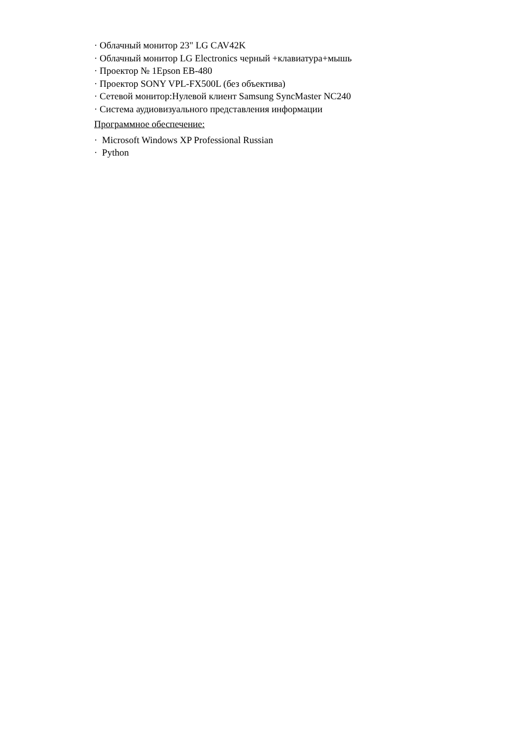· Облачный монитор 23" LG CAV42K
· Облачный монитор LG Electronics черный +клавиатура+мышь
· Проектор № 1Epson EB-480
· Проектор SONY VPL-FX500L (без объектива)
· Сетевой монитор:Нулевой клиент Samsung SyncMaster NC240
· Система аудиовизуального представления информации
Программное обеспечение:
· Microsoft Windows XP Professional Russian
· Python